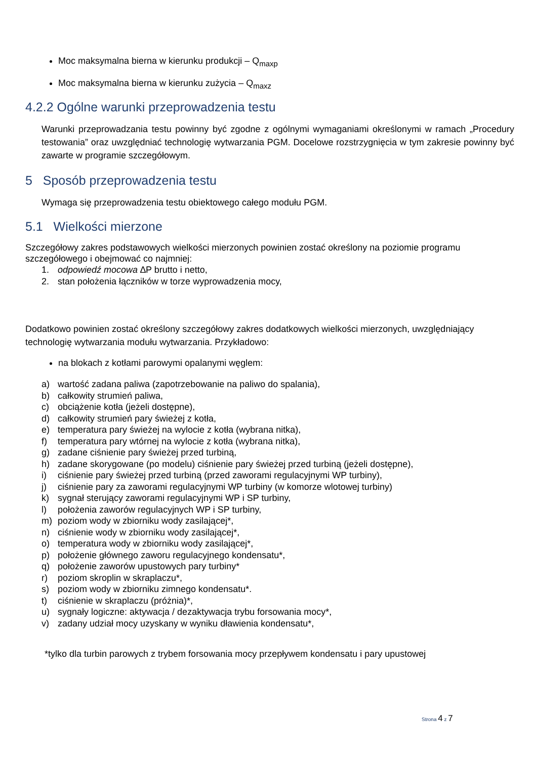Moc maksymalna bierna w kierunku produkcji – Q<sub>maxp</sub>
Moc maksymalna bierna w kierunku zużycia – Q<sub>maxz</sub>
4.2.2 Ogólne warunki przeprowadzenia testu
Warunki przeprowadzania testu powinny być zgodne z ogólnymi wymaganiami określonymi w ramach „Procedury testowania” oraz uwzględniać technologię wytwarzania PGM. Docelowe rozstrzygnięcia w tym zakresie powinny być zawarte w programie szczegółowym.
5 Sposób przeprowadzenia testu
Wymaga się przeprowadzenia testu obiektowego całego modułu PGM.
5.1 Wielkości mierzone
Szczegółowy zakres podstawowych wielkości mierzonych powinien zostać określony na poziomie programu szczegółowego i obejmować co najmniej:
1. odpowiedź mocowa ∆P brutto i netto,
2. stan położenia łączników w torze wyprowadzenia mocy,
Dodatkowo powinien zostać określony szczegółowy zakres dodatkowych wielkości mierzonych, uwzględniający technologię wytwarzania modułu wytwarzania. Przykładowo:
na blokach z kotłami parowymi opalanymi węglem:
a) wartość zadana paliwa (zapotrzebowanie na paliwo do spalania),
b) całkowity strumień paliwa,
c) obciążenie kotła (jeżeli dostępne),
d) całkowity strumień pary świeżej z kotła,
e) temperatura pary świeżej na wylocie z kotła (wybrana nitka),
f) temperatura pary wtórnej na wylocie z kotła (wybrana nitka),
g) zadane ciśnienie pary świeżej przed turbiną,
h) zadane skorygowane (po modelu) ciśnienie pary świeżej przed turbiną (jeżeli dostępne),
i) ciśnienie pary świeżej przed turbiną (przed zaworami regulacyjnymi WP turbiny),
j) ciśnienie pary za zaworami regulacyjnymi WP turbiny (w komorze wlotowej turbiny)
k) sygnał sterujący zaworami regulacyjnymi WP i SP turbiny,
l) położenia zaworów regulacyjnych WP i SP turbiny,
m) poziom wody w zbiorniku wody zasilającej*,
n) ciśnienie wody w zbiorniku wody zasilającej*,
o) temperatura wody w zbiorniku wody zasilającej*,
p) położenie głównego zaworu regulacyjnego kondensatu*,
q) położenie zaworów upustowych pary turbiny*
r) poziom skroplin w skraplaczu*,
s) poziom wody w zbiorniku zimnego kondensatu*.
t) ciśnienie w skraplaczu (próżnia)*,
u) sygnały logiczne: aktywacja / dezaktywacja trybu forsowania mocy*,
v) zadany udział mocy uzyskany w wyniku dławienia kondensatu*,
*tylko dla turbin parowych z trybem forsowania mocy przepływem kondensatu i pary upustowej
Strona 4 z 7